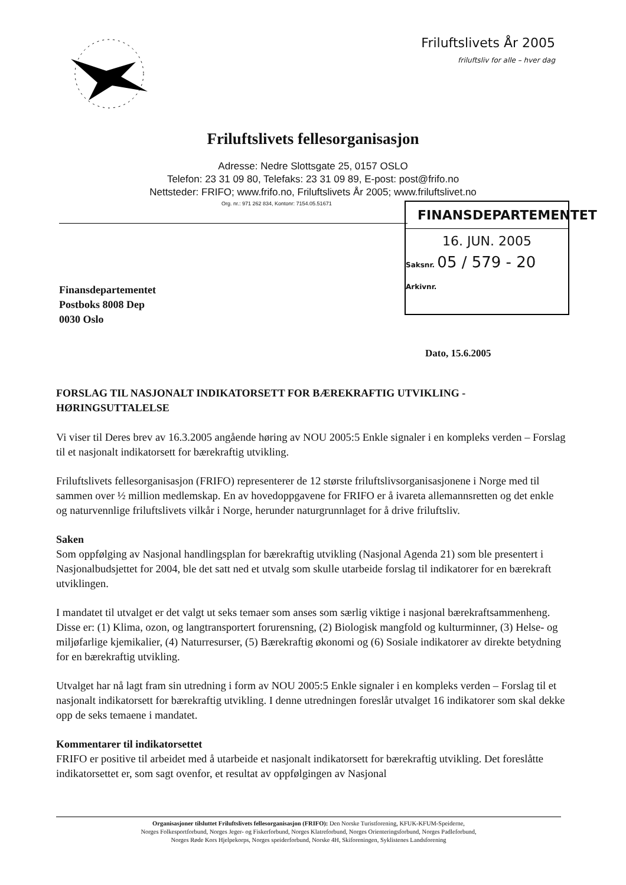Friluftslivets År 2005
friluftsliv for alle – hver dag
Friluftslivets fellesorganisasjon
Adresse: Nedre Slottsgate 25, 0157 OSLO
Telefon: 23 31 09 80, Telefaks: 23 31 09 89, E-post: post@frifo.no
Nettsteder: FRIFO; www.frifo.no, Friluftslivets År 2005; www.friluftslivet.no
Org. nr.: 971 262 834, Kontonr: 7154.05.51671
FINANSDEPARTEMENTET
16. JUN. 2005
Saksnr. 05 / 579 - 20
Arkivnr.
Finansdepartementet
Postboks 8008 Dep
0030 Oslo
Dato, 15.6.2005
FORSLAG TIL NASJONALT INDIKATORSETT FOR BÆREKRAFTIG UTVIKLING - HØRINGSUTTALELSE
Vi viser til Deres brev av 16.3.2005 angående høring av NOU 2005:5 Enkle signaler i en kompleks verden – Forslag til et nasjonalt indikatorsett for bærekraftig utvikling.
Friluftslivets fellesorganisasjon (FRIFO) representerer de 12 største friluftslivsorganisasjonene i Norge med til sammen over ½ million medlemskap. En av hovedoppgavene for FRIFO er å ivareta allemannsretten og det enkle og naturvennlige friluftslivets vilkår i Norge, herunder naturgrunnlaget for å drive friluftsliv.
Saken
Som oppfølging av Nasjonal handlingsplan for bærekraftig utvikling (Nasjonal Agenda 21) som ble presentert i Nasjonalbudsjettet for 2004, ble det satt ned et utvalg som skulle utarbeide forslag til indikatorer for en bærekraft utviklingen.
I mandatet til utvalget er det valgt ut seks temaer som anses som særlig viktige i nasjonal bærekraftsammenheng. Disse er: (1) Klima, ozon, og langtransportert forurensning, (2) Biologisk mangfold og kulturminner, (3) Helse- og miljøfarlige kjemikalier, (4) Naturresurser, (5) Bærekraftig økonomi og (6) Sosiale indikatorer av direkte betydning for en bærekraftig utvikling.
Utvalget har nå lagt fram sin utredning i form av NOU 2005:5 Enkle signaler i en kompleks verden – Forslag til et nasjonalt indikatorsett for bærekraftig utvikling. I denne utredningen foreslår utvalget 16 indikatorer som skal dekke opp de seks temaene i mandatet.
Kommentarer til indikatorsettet
FRIFO er positive til arbeidet med å utarbeide et nasjonalt indikatorsett for bærekraftig utvikling. Det foreslåtte indikatorsettet er, som sagt ovenfor, et resultat av oppfølgingen av Nasjonal
Organisasjoner tilsluttet Friluftslivets fellesorganisasjon (FRIFO): Den Norske Turistforening, KFUK-KFUM-Speiderne,
Norges Folkesportforbund, Norges Jeger- og Fiskerforbund, Norges Klatreforbund, Norges Orienteringsforbund, Norges Padleforbund,
Norges Røde Kors Hjelpekorps, Norges speiderforbund, Norske 4H, Skiforeningen, Syklistenes Landsforening